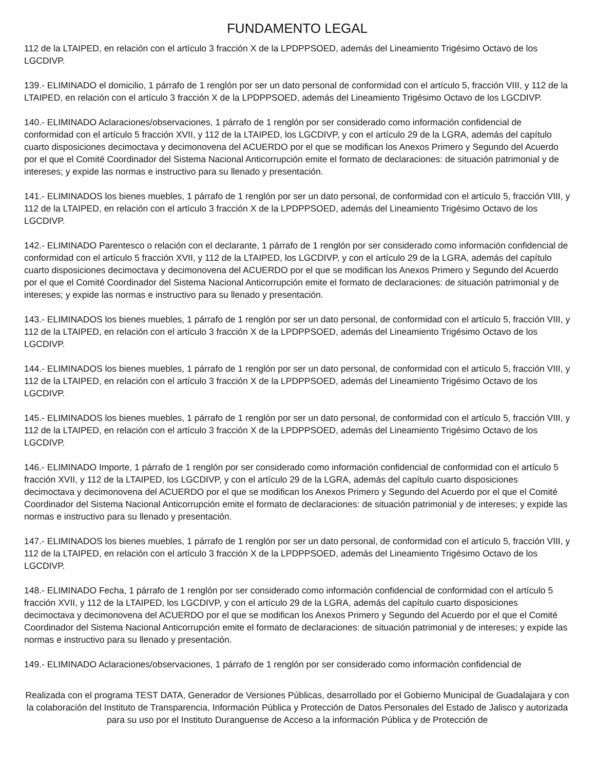FUNDAMENTO LEGAL
112 de la LTAIPED, en relación con el artículo 3 fracción X de la LPDPPSOED, además del Lineamiento Trigésimo Octavo de los LGCDIVP.
139.- ELIMINADO el domicilio, 1 párrafo de 1 renglón por ser un dato personal de conformidad con el artículo 5, fracción VIII, y 112 de la LTAIPED, en relación con el artículo 3 fracción X de la LPDPPSOED, además del Lineamiento Trigésimo Octavo de los LGCDIVP.
140.- ELIMINADO Aclaraciones/observaciones, 1 párrafo de 1 renglón por ser considerado como información confidencial de conformidad con el artículo 5 fracción XVII, y 112 de la LTAIPED, los LGCDIVP, y con el artículo 29 de la LGRA, además del capítulo cuarto disposiciones decimoctava y decimonovena del ACUERDO por el que se modifican los Anexos Primero y Segundo del Acuerdo por el que el Comité Coordinador del Sistema Nacional Anticorrupción emite el formato de declaraciones: de situación patrimonial y de intereses; y expide las normas e instructivo para su llenado y presentación.
141.- ELIMINADOS los bienes muebles, 1 párrafo de 1 renglón por ser un dato personal, de conformidad con el artículo 5, fracción VIII, y 112 de la LTAIPED, en relación con el artículo 3 fracción X de la LPDPPSOED, además del Lineamiento Trigésimo Octavo de los LGCDIVP.
142.- ELIMINADO Parentesco o relación con el declarante, 1 párrafo de 1 renglón por ser considerado como información confidencial de conformidad con el artículo 5 fracción XVII, y 112 de la LTAIPED, los LGCDIVP, y con el artículo 29 de la LGRA, además del capítulo cuarto disposiciones decimoctava y decimonovena del ACUERDO por el que se modifican los Anexos Primero y Segundo del Acuerdo por el que el Comité Coordinador del Sistema Nacional Anticorrupción emite el formato de declaraciones: de situación patrimonial y de intereses; y expide las normas e instructivo para su llenado y presentación.
143.- ELIMINADOS los bienes muebles, 1 párrafo de 1 renglón por ser un dato personal, de conformidad con el artículo 5, fracción VIII, y 112 de la LTAIPED, en relación con el artículo 3 fracción X de la LPDPPSOED, además del Lineamiento Trigésimo Octavo de los LGCDIVP.
144.- ELIMINADOS los bienes muebles, 1 párrafo de 1 renglón por ser un dato personal, de conformidad con el artículo 5, fracción VIII, y 112 de la LTAIPED, en relación con el artículo 3 fracción X de la LPDPPSOED, además del Lineamiento Trigésimo Octavo de los LGCDIVP.
145.- ELIMINADOS los bienes muebles, 1 párrafo de 1 renglón por ser un dato personal, de conformidad con el artículo 5, fracción VIII, y 112 de la LTAIPED, en relación con el artículo 3 fracción X de la LPDPPSOED, además del Lineamiento Trigésimo Octavo de los LGCDIVP.
146.- ELIMINADO Importe, 1 párrafo de 1 renglón por ser considerado como información confidencial de conformidad con el artículo 5 fracción XVII, y 112 de la LTAIPED, los LGCDIVP, y con el artículo 29 de la LGRA, además del capítulo cuarto disposiciones decimoctava y decimonovena del ACUERDO por el que se modifican los Anexos Primero y Segundo del Acuerdo por el que el Comité Coordinador del Sistema Nacional Anticorrupción emite el formato de declaraciones: de situación patrimonial y de intereses; y expide las normas e instructivo para su llenado y presentación.
147.- ELIMINADOS los bienes muebles, 1 párrafo de 1 renglón por ser un dato personal, de conformidad con el artículo 5, fracción VIII, y 112 de la LTAIPED, en relación con el artículo 3 fracción X de la LPDPPSOED, además del Lineamiento Trigésimo Octavo de los LGCDIVP.
148.- ELIMINADO Fecha, 1 párrafo de 1 renglón por ser considerado como información confidencial de conformidad con el artículo 5 fracción XVII, y 112 de la LTAIPED, los LGCDIVP, y con el artículo 29 de la LGRA, además del capítulo cuarto disposiciones decimoctava y decimonovena del ACUERDO por el que se modifican los Anexos Primero y Segundo del Acuerdo por el que el Comité Coordinador del Sistema Nacional Anticorrupción emite el formato de declaraciones: de situación patrimonial y de intereses; y expide las normas e instructivo para su llenado y presentación.
149.- ELIMINADO Aclaraciones/observaciones, 1 párrafo de 1 renglón por ser considerado como información confidencial de
Realizada con el programa TEST DATA, Generador de Versiones Públicas, desarrollado por el Gobierno Municipal de Guadalajara y con la colaboración del Instituto de Transparencia, Información Pública y Protección de Datos Personales del Estado de Jalisco y autorizada para su uso por el Instituto Duranguense de Acceso a la información Pública y de Protección de